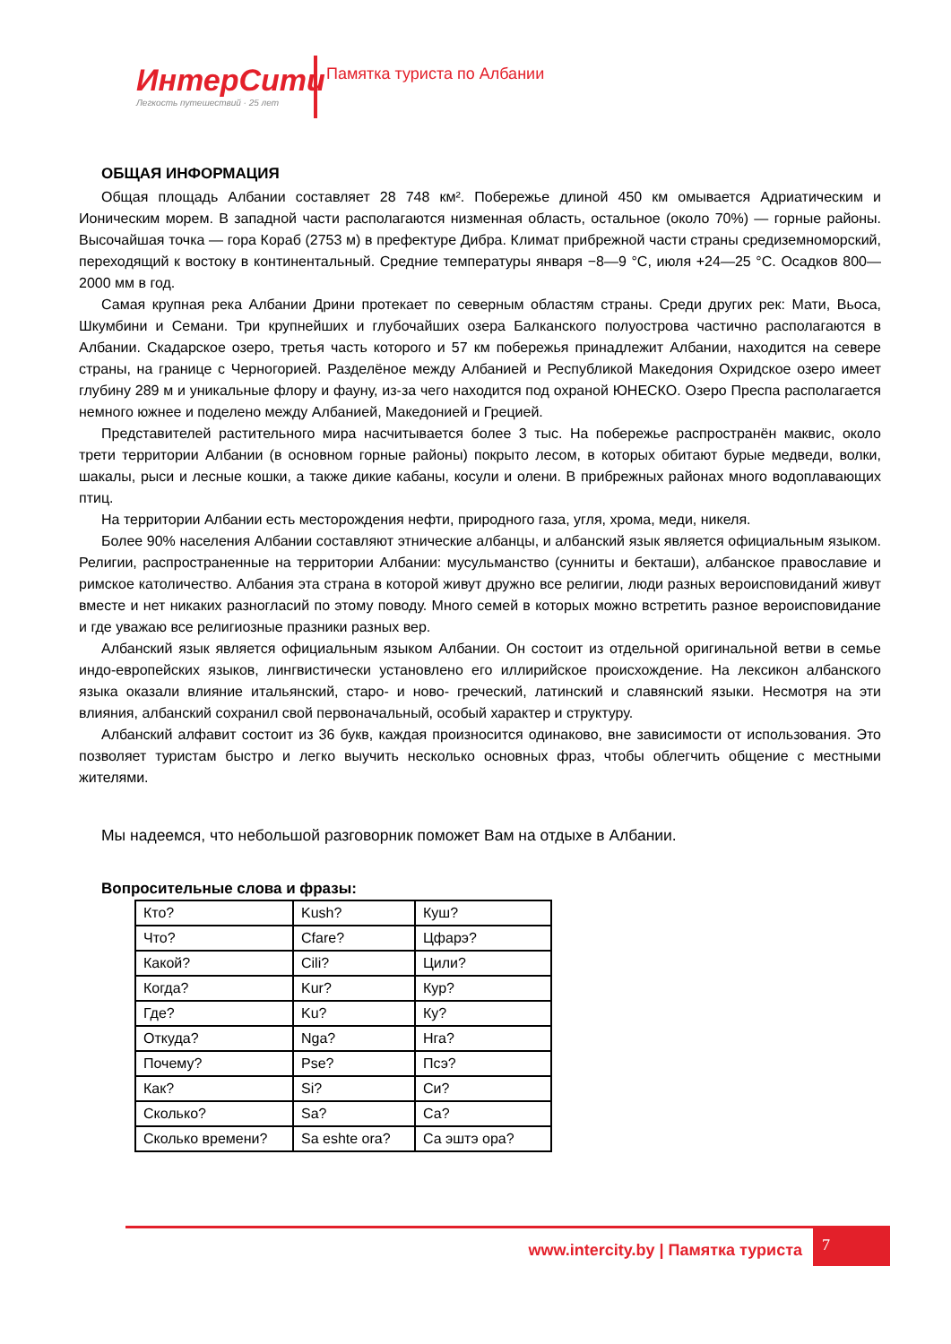ИнтерСити
Легкость путешествий · 25 лет
Памятка туриста по Албании
ОБЩАЯ ИНФОРМАЦИЯ
Общая площадь Албании составляет 28 748 км². Побережье длиной 450 км омывается Адриатическим и Ионическим морем. В западной части располагаются низменная область, остальное (около 70%) — горные районы. Высочайшая точка — гора Кораб (2753 м) в префектуре Дибра. Климат прибрежной части страны средиземноморский, переходящий к востоку в континентальный. Средние температуры января −8—9 °С, июля +24—25 °С. Осадков 800—2000 мм в год.
Самая крупная река Албании Дрини протекает по северным областям страны. Среди других рек: Мати, Вьоса, Шкумбини и Семани. Три крупнейших и глубочайших озера Балканского полуострова частично располагаются в Албании. Скадарское озеро, третья часть которого и 57 км побережья принадлежит Албании, находится на севере страны, на границе с Черногорией. Разделёное между Албанией и Республикой Македония Охридское озеро имеет глубину 289 м и уникальные флору и фауну, из-за чего находится под охраной ЮНЕСКО. Озеро Преспа располагается немного южнее и поделено между Албанией, Македонией и Грецией.
Представителей растительного мира насчитывается более 3 тыс. На побережье распространён маквис, около трети территории Албании (в основном горные районы) покрыто лесом, в которых обитают бурые медведи, волки, шакалы, рыси и лесные кошки, а также дикие кабаны, косули и олени. В прибрежных районах много водоплавающих птиц.
На территории Албании есть месторождения нефти, природного газа, угля, хрома, меди, никеля.
Более 90% населения Албании составляют этнические албанцы, и албанский язык является официальным языком. Религии, распространенные на территории Албании: мусульманство (сунниты и бекташи), албанское православие и римское католичество. Албания эта страна в которой живут дружно все религии, люди разных вероисповиданий живут вместе и нет никаких разногласий по этому поводу. Много семей в которых можно встретить разное вероисповидание и где уважаю все религиозные празники разных вер.
Албанский язык является официальным языком Албании. Он состоит из отдельной оригинальной ветви в семье индо-европейских языков, лингвистически установлено его иллирийское происхождение. На лексикон албанского языка оказали влияние итальянский, старо- и ново- греческий, латинский и славянский языки. Несмотря на эти влияния, албанский сохранил свой первоначальный, особый характер и структуру.
Албанский алфавит состоит из 36 букв, каждая произносится одинаково, вне зависимости от использования. Это позволяет туристам быстро и легко выучить несколько основных фраз, чтобы облегчить общение с местными жителями.
Мы надеемся, что небольшой разговорник поможет Вам на отдыхе в Албании.
Вопросительные слова и фразы:
| Кто? | Kush? | Куш? |
| Что? | Cfare? | Цфарэ? |
| Какой? | Cili? | Цили? |
| Когда? | Kur? | Кур? |
| Где? | Ku? | Ку? |
| Откуда? | Nga? | Нга? |
| Почему? | Pse? | Псэ? |
| Как? | Si? | Си? |
| Сколько? | Sa? | Са? |
| Сколько времени? | Sa eshte ora? | Са эштэ ора? |
www.intercity.by | Памятка туриста
7